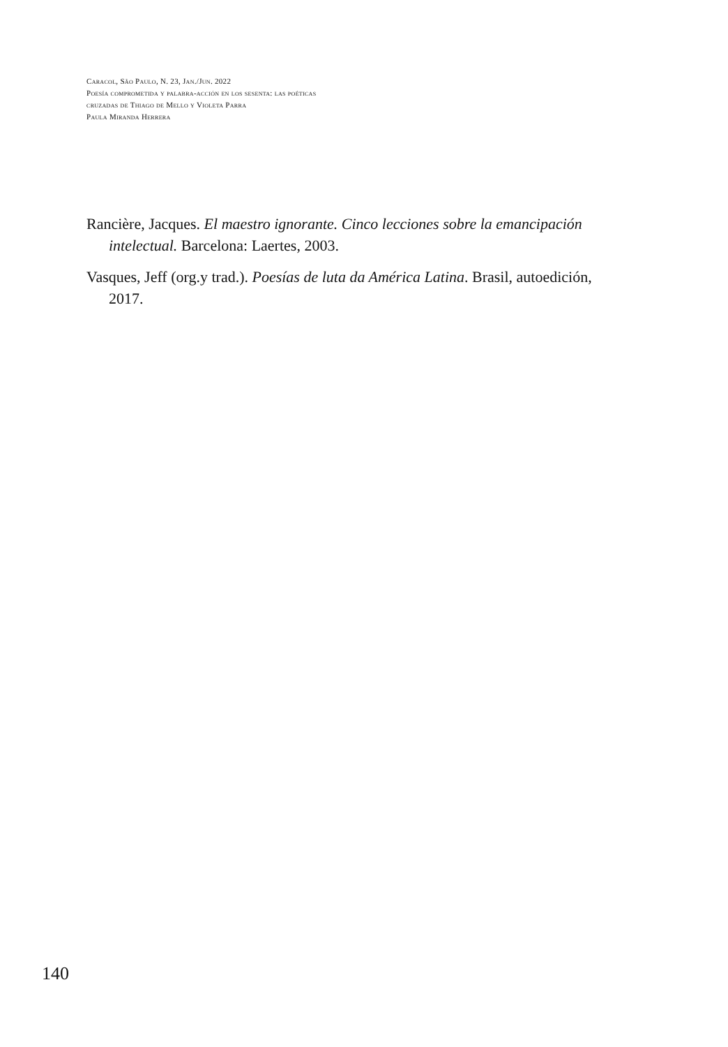Caracol, São Paulo, N. 23, Jan./Jun. 2022
Poesía comprometida y palabra-acción en los sesenta: las poéticas cruzadas de Thiago de Mello y Violeta Parra
Paula Miranda Herrera
Rancière, Jacques. El maestro ignorante. Cinco lecciones sobre la emancipación intelectual. Barcelona: Laertes, 2003.
Vasques, Jeff (org.y trad.). Poesías de luta da América Latina. Brasil, autoedición, 2017.
140